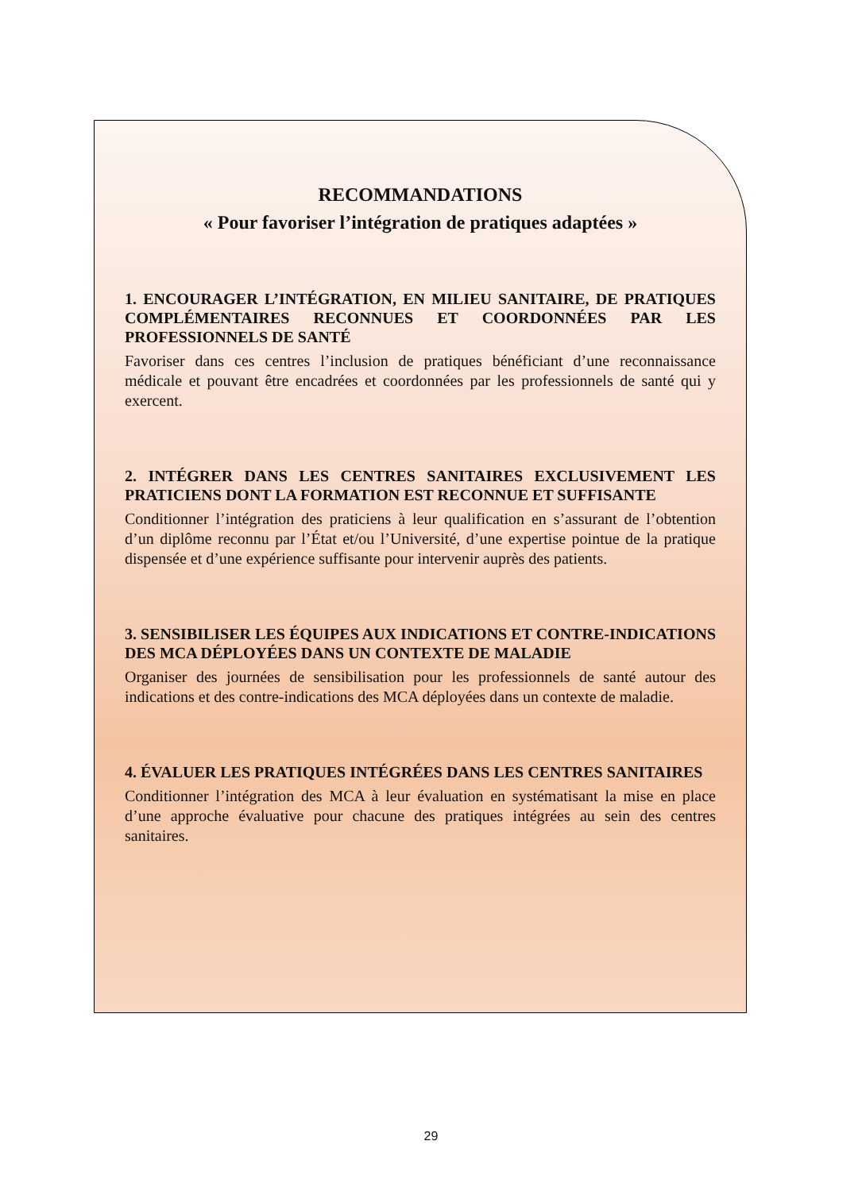RECOMMANDATIONS
« Pour favoriser l’intégration de pratiques adaptées »
1. ENCOURAGER L’INTÉGRATION, EN MILIEU SANITAIRE, DE PRATIQUES COMPLÉMENTAIRES RECONNUES ET COORDONNÉES PAR LES PROFESSIONNELS DE SANTÉ
Favoriser dans ces centres l’inclusion de pratiques bénéficiant d’une reconnaissance médicale et pouvant être encadrées et coordonnées par les professionnels de santé qui y exercent.
2. INTÉGRER DANS LES CENTRES SANITAIRES EXCLUSIVEMENT LES PRATICIENS DONT LA FORMATION EST RECONNUE ET SUFFISANTE
Conditionner l’intégration des praticiens à leur qualification en s’assurant de l’obtention d’un diplôme reconnu par l’État et/ou l’Université, d’une expertise pointue de la pratique dispensée et d’une expérience suffisante pour intervenir auprès des patients.
3. SENSIBILISER LES ÉQUIPES AUX INDICATIONS ET CONTRE-INDICATIONS DES MCA DÉPLOYÉES DANS UN CONTEXTE DE MALADIE
Organiser des journées de sensibilisation pour les professionnels de santé autour des indications et des contre-indications des MCA déployées dans un contexte de maladie.
4. ÉVALUER LES PRATIQUES INTÉGRÉES DANS LES CENTRES SANITAIRES
Conditionner l’intégration des MCA à leur évaluation en systématisant la mise en place d’une approche évaluative pour chacune des pratiques intégrées au sein des centres sanitaires.
29